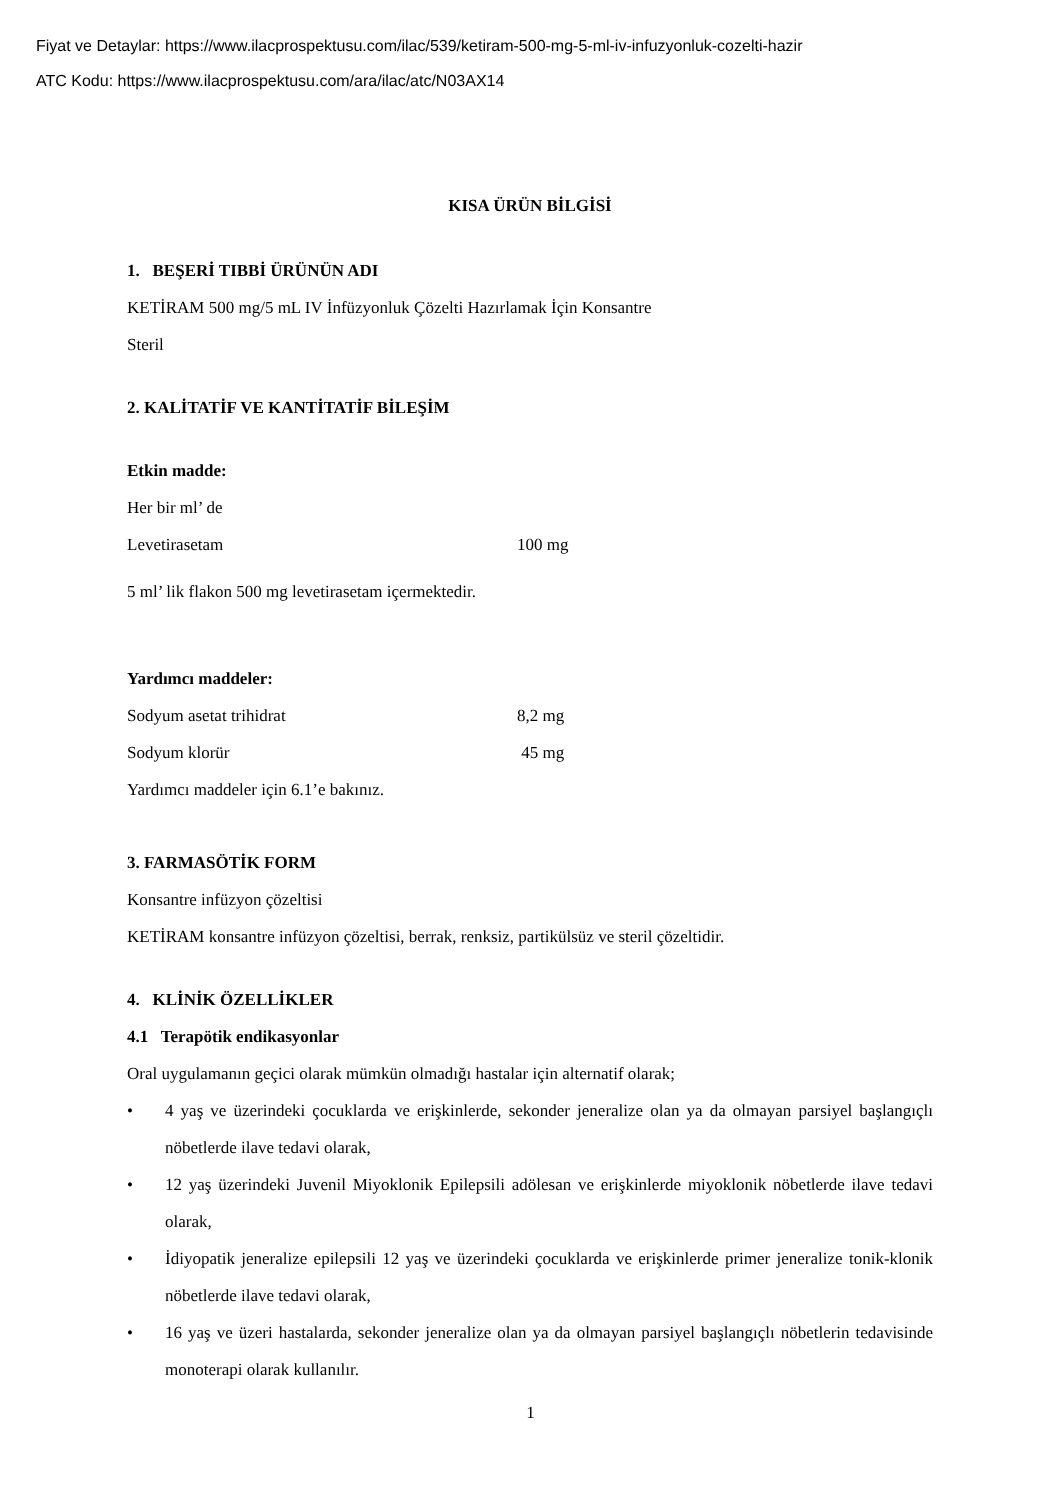Fiyat ve Detaylar: https://www.ilacprospektusu.com/ilac/539/ketiram-500-mg-5-ml-iv-infuzyonluk-cozelti-hazir
ATC Kodu: https://www.ilacprospektusu.com/ara/ilac/atc/N03AX14
KISA ÜRÜN BİLGİSİ
1. BEŞERİ TIBBİ ÜRÜNÜN ADI
KETİRAM 500 mg/5 mL IV İnfüzyonluk Çözelti Hazırlamak İçin Konsantre
Steril
2. KALİTATİF VE KANTİTATİF BİLEŞİM
Etkin madde:
Her bir ml’ de
Levetirasetam 100 mg
5 ml’ lik flakon 500 mg levetirasetam içermektedir.
Yardımcı maddeler:
Sodyum asetat trihidrat 8,2 mg
Sodyum klorür 45 mg
Yardımcı maddeler için 6.1’e bakınız.
3. FARMASÖTİK FORM
Konsantre infüzyon çözeltisi
KETİRAM konsantre infüzyon çözeltisi, berrak, renksiz, partikülsüz ve steril çözeltidir.
4. KLİNİK ÖZELLİKLER
4.1 Terapötik endikasyonlar
Oral uygulamanın geçici olarak mümkün olmadığı hastalar için alternatif olarak;
• 4 yaş ve üzerindeki çocuklarda ve erişkinlerde, sekonder jeneralize olan ya da olmayan parsiyel başlangıçlı nöbetlerde ilave tedavi olarak,
• 12 yaş üzerindeki Juvenil Miyoklonik Epilepsili adölesan ve erişkinlerde miyoklonik nöbetlerde ilave tedavi olarak,
• İdiyopatik jeneralize epilepsili 12 yaş ve üzerindeki çocuklarda ve erişkinlerde primer jeneralize tonik-klonik nöbetlerde ilave tedavi olarak,
• 16 yaş ve üzeri hastalarda, sekonder jeneralize olan ya da olmayan parsiyel başlangıçlı nöbetlerin tedavisinde monoterapi olarak kullanılır.
1